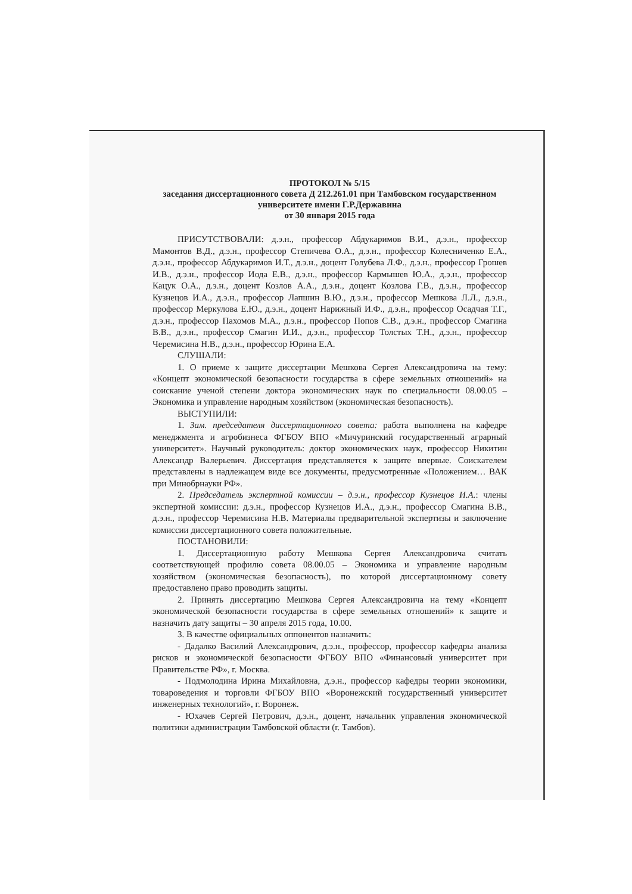ПРОТОКОЛ № 5/15
заседания диссертационного совета Д 212.261.01 при Тамбовском государственном университете имени Г.Р.Державина
от 30 января 2015 года
ПРИСУТСТВОВАЛИ: д.э.н., профессор Абдукаримов В.И., д.э.н., профессор Мамонтов В.Д., д.э.н., профессор Степичева О.А., д.э.н., профессор Колесниченко Е.А., д.э.н., профессор Абдукаримов И.Т., д.э.н., доцент Голубева Л.Ф., д.э.н., профессор Грошев И.В., д.э.н., профессор Иода Е.В., д.э.н., профессор Кармышев Ю.А., д.э.н., профессор Кацук О.А., д.э.н., доцент Козлов А.А., д.э.н., доцент Козлова Г.В., д.э.н., профессор Кузнецов И.А., д.э.н., профессор Лапшин В.Ю., д.э.н., профессор Мешкова Л.Л., д.э.н., профессор Меркулова Е.Ю., д.э.н., доцент Нарижный И.Ф., д.э.н., профессор Осадчая Т.Г., д.э.н., профессор Пахомов М.А., д.э.н., профессор Попов С.В., д.э.н., профессор Смагина В.В., д.э.н., профессор Смагин И.И., д.э.н., профессор Толстых Т.Н., д.э.н., профессор Черемисина Н.В., д.э.н., профессор Юрина Е.А.
СЛУШАЛИ:
1. О приеме к защите диссертации Мешкова Сергея Александровича на тему: «Концепт экономической безопасности государства в сфере земельных отношений» на соискание ученой степени доктора экономических наук по специальности 08.00.05 – Экономика и управление народным хозяйством (экономическая безопасность).
ВЫСТУПИЛИ:
1. Зам. председателя диссертационного совета: работа выполнена на кафедре менеджмента и агробизнеса ФГБОУ ВПО «Мичуринский государственный аграрный университет». Научный руководитель: доктор экономических наук, профессор Никитин Александр Валерьевич. Диссертация представляется к защите впервые. Соискателем представлены в надлежащем виде все документы, предусмотренные «Положением… ВАК при Минобрнауки РФ».
2. Председатель экспертной комиссии – д.э.н., профессор Кузнецов И.А.: члены экспертной комиссии: д.э.н., профессор Кузнецов И.А., д.э.н., профессор Смагина В.В., д.э.н., профессор Черемисина Н.В. Материалы предварительной экспертизы и заключение комиссии диссертационного совета положительные.
ПОСТАНОВИЛИ:
1. Диссертационную работу Мешкова Сергея Александровича считать соответствующей профилю совета 08.00.05 – Экономика и управление народным хозяйством (экономическая безопасность), по которой диссертационному совету предоставлено право проводить защиты.
2. Принять диссертацию Мешкова Сергея Александровича на тему «Концепт экономической безопасности государства в сфере земельных отношений» к защите и назначить дату защиты – 30 апреля 2015 года, 10.00.
3. В качестве официальных оппонентов назначить:
- Дадалко Василий Александрович, д.э.н., профессор, профессор кафедры анализа рисков и экономической безопасности ФГБОУ ВПО «Финансовый университет при Правительстве РФ», г. Москва.
- Подмолодина Ирина Михайловна, д.э.н., профессор кафедры теории экономики, товароведения и торговли ФГБОУ ВПО «Воронежский государственный университет инженерных технологий», г. Воронеж.
- Юхачев Сергей Петрович, д.э.н., доцент, начальник управления экономической политики администрации Тамбовской области (г. Тамбов).